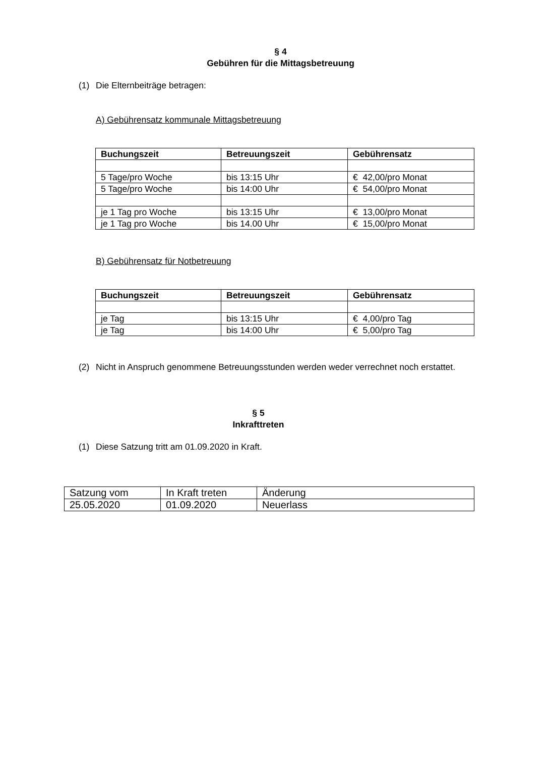§ 4
Gebühren für die Mittagsbetreuung
(1) Die Elternbeiträge betragen:
A) Gebührensatz kommunale Mittagsbetreuung
| Buchungszeit | Betreuungszeit | Gebührensatz |
| --- | --- | --- |
| 5 Tage/pro Woche | bis 13:15 Uhr | € 42,00/pro Monat |
| 5 Tage/pro Woche | bis 14:00 Uhr | € 54,00/pro Monat |
| je 1 Tag pro Woche | bis 13:15 Uhr | € 13,00/pro Monat |
| je 1 Tag pro Woche | bis 14.00 Uhr | € 15,00/pro Monat |
B) Gebührensatz für Notbetreuung
| Buchungszeit | Betreuungszeit | Gebührensatz |
| --- | --- | --- |
| je Tag | bis 13:15 Uhr | € 4,00/pro Tag |
| je Tag | bis 14:00 Uhr | € 5,00/pro Tag |
(2) Nicht in Anspruch genommene Betreuungsstunden werden weder verrechnet noch erstattet.
§ 5
Inkrafttreten
(1) Diese Satzung tritt am 01.09.2020 in Kraft.
| Satzung vom | In Kraft treten | Änderung |
| 25.05.2020 | 01.09.2020 | Neuerlass |